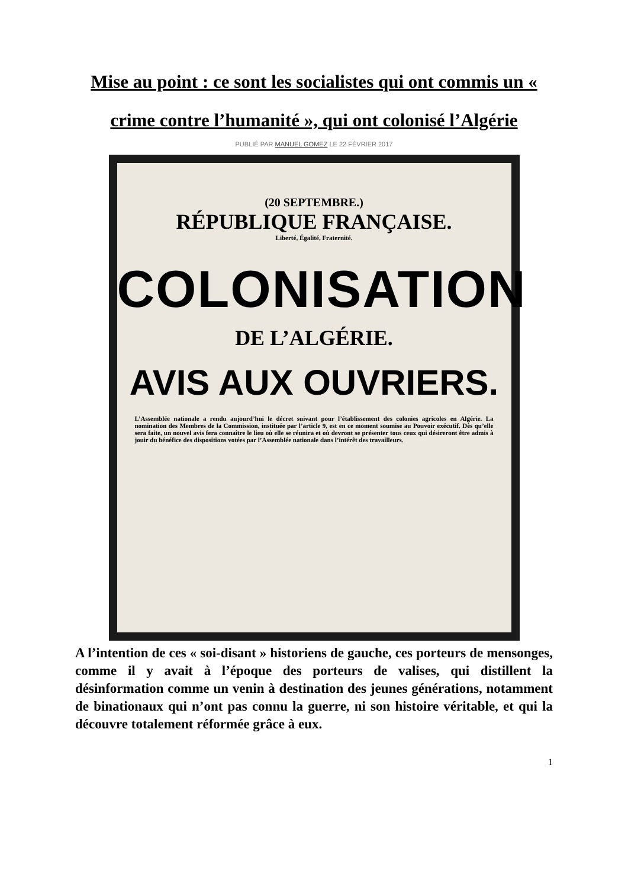Mise au point : ce sont les socialistes qui ont commis un « crime contre l’humanité », qui ont colonisé l’Algérie
PUBLIÉ PAR MANUEL GOMEZ LE 22 FÉVRIER 2017
(20 SEPTEMBRE.)
RÉPUBLIQUE FRANÇAISE.
Liberté, Égalité, Fraternité.
COLONISATION
DE L’ALGÉRIE.
AVIS AUX OUVRIERS.
L’Assemblée nationale a rendu aujourd’hui le décret suivant pour l’établissement des colonies agricoles en Algérie. La nomination des Membres de la Commission, instituée par l’article 9, est en ce moment soumise au Pouvoir exécutif. Dès qu’elle sera faite, un nouvel avis fera connaître le lieu où elle se réunira et où devront se présenter tous ceux qui désireront être admis à jouir du bénéfice des dispositions votées par l’Assemblée nationale dans l’intérêt des travailleurs.
A l’intention de ces « soi-disant » historiens de gauche, ces porteurs de mensonges, comme il y avait à l’époque des porteurs de valises, qui distillent la désinformation comme un venin à destination des jeunes générations, notamment de binationaux qui n’ont pas connu la guerre, ni son histoire véritable, et qui la découvre totalement réformée grâce à eux.
1